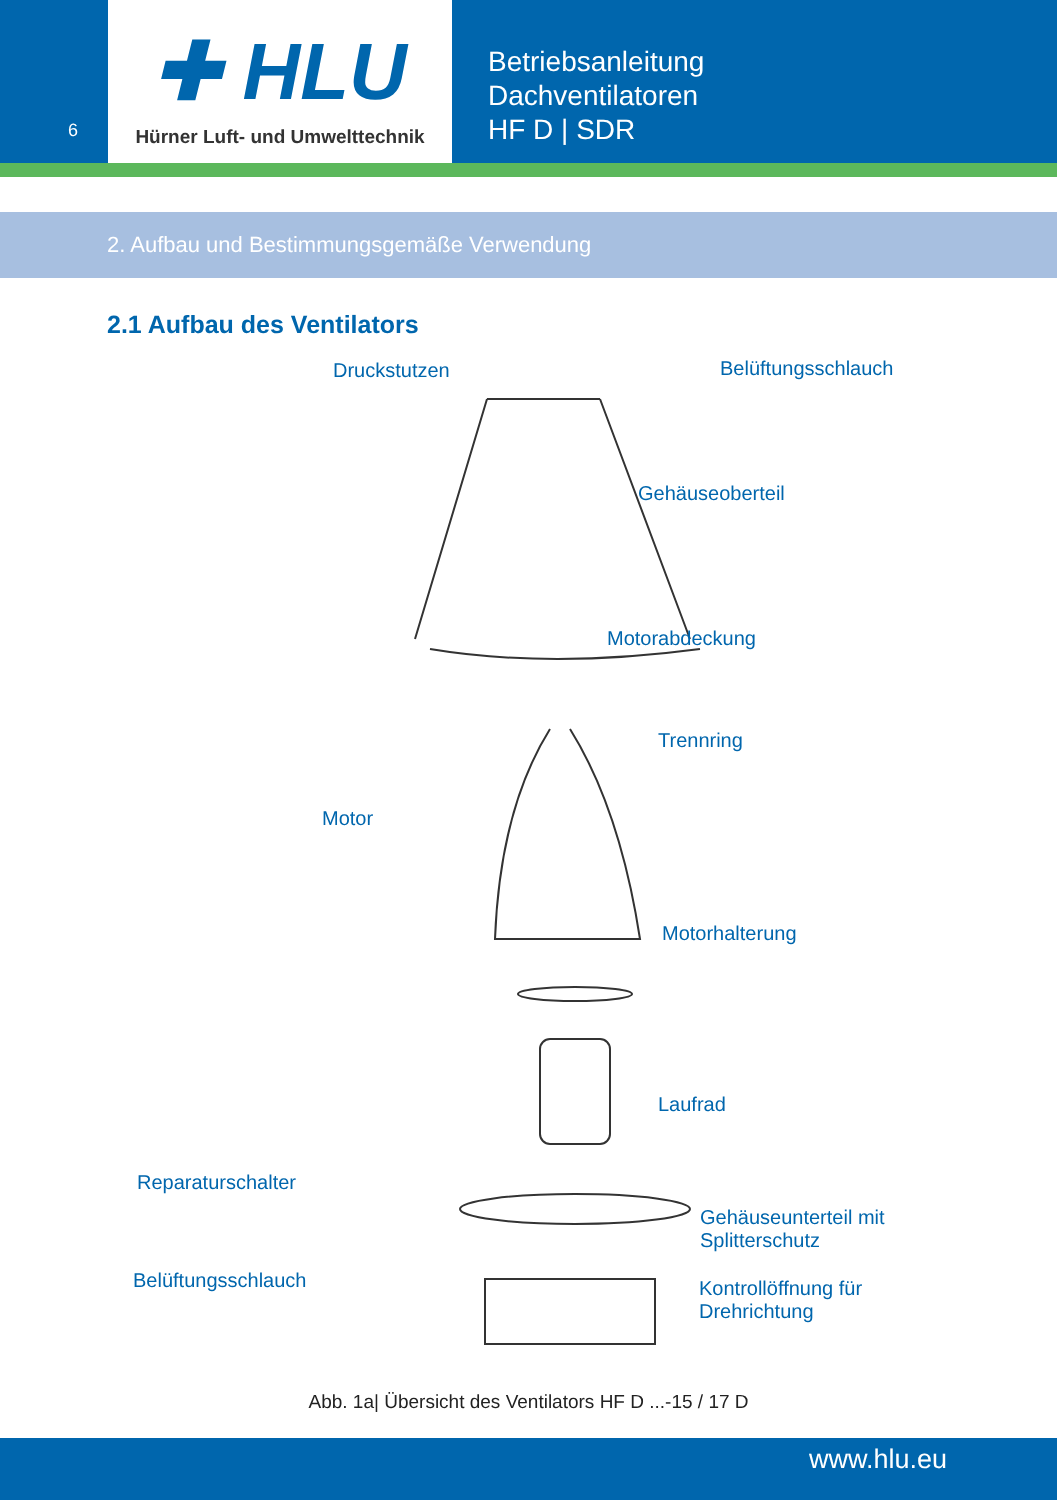6
✚ HLU
Hürner Luft- und Umwelttechnik
Betriebsanleitung
Dachventilatoren
HF D | SDR
2. Aufbau und Bestimmungsgemäße Verwendung
2.1 Aufbau des Ventilators
Druckstutzen Belüftungsschlauch
Gehäuseoberteil
Motorabdeckung
Trennring
Motor
Motorhalterung
Laufrad
Reparaturschalter
Gehäuseunterteil mit
Splitterschutz
Belüftungsschlauch
Kontrollöffnung für
Drehrichtung
Abb. 1a| Übersicht des Ventilators HF D ...-15 / 17 D
www.hlu.eu